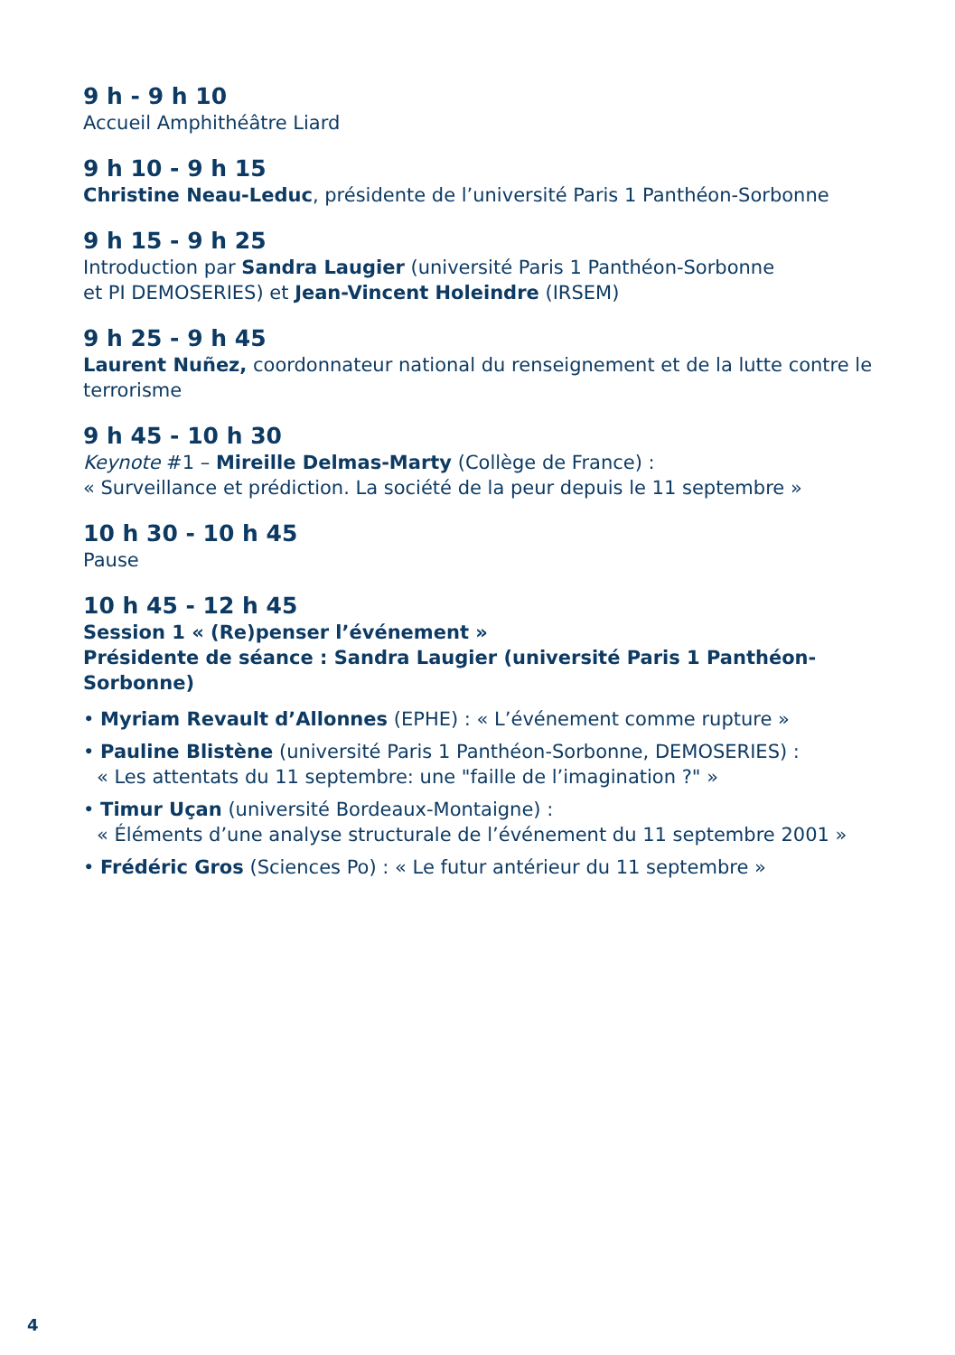9 h - 9 h 10
Accueil Amphithéâtre Liard
9 h 10 - 9 h 15
Christine Neau-Leduc, présidente de l’université Paris 1 Panthéon-Sorbonne
9 h 15 - 9 h 25
Introduction par Sandra Laugier (université Paris 1 Panthéon-Sorbonne
et PI DEMOSERIES) et Jean-Vincent Holeindre (IRSEM)
9 h 25 - 9 h 45
Laurent Nuñez, coordonnateur national du renseignement et de la lutte contre le terrorisme
9 h 45 - 10 h 30
Keynote #1 – Mireille Delmas-Marty (Collège de France) :
« Surveillance et prédiction. La société de la peur depuis le 11 septembre »
10 h 30 - 10 h 45
Pause
10 h 45 - 12 h 45
Session 1 « (Re)penser l’événement »
Présidente de séance : Sandra Laugier (université Paris 1 Panthéon-Sorbonne)
• Myriam Revault d’Allonnes (EPHE) : « L’événement comme rupture »
• Pauline Blistène (université Paris 1 Panthéon-Sorbonne, DEMOSERIES) :
« Les attentats du 11 septembre: une "faille de l’imagination ?" »
• Timur Uçan (université Bordeaux-Montaigne) :
« Éléments d’une analyse structurale de l’événement du 11 septembre 2001 »
• Frédéric Gros (Sciences Po) : « Le futur antérieur du 11 septembre »
4